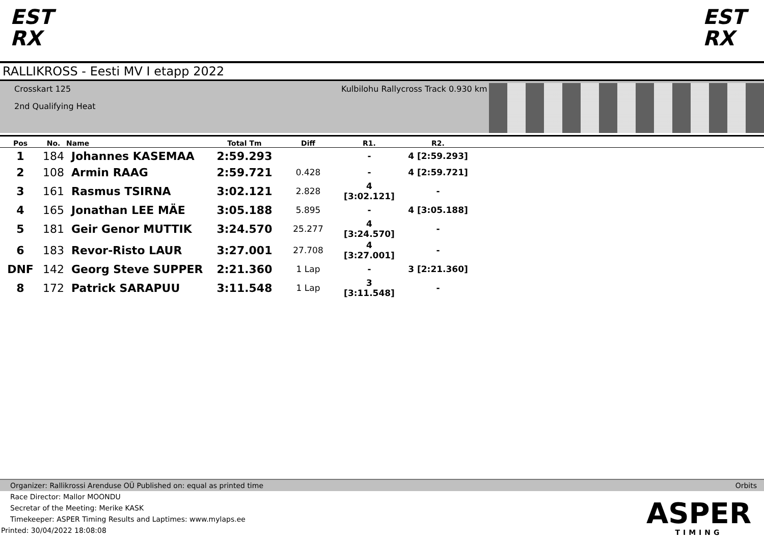EST
RX
EST
RX
RALLIKROSS - Eesti MV I etapp 2022
Crosskart 125
2nd Qualifying Heat
Kulbilohu Rallycross Track 0.930 km
| Pos | No. | Name | Total Tm | Diff | R1. | R2. | |
| --- | --- | --- | --- | --- | --- | --- | --- |
| 1 | 184 | Johannes KASEMAA | 2:59.293 | | - | 4 [2:59.293] | |
| 2 | 108 | Armin RAAG | 2:59.721 | 0.428 | - | 4 [2:59.721] | |
| 3 | 161 | Rasmus TSIRNA | 3:02.121 | 2.828 | 4 [3:02.121] | - | |
| 4 | 165 | Jonathan LEE MÄE | 3:05.188 | 5.895 | - | 4 [3:05.188] | |
| 5 | 181 | Geir Genor MUTTIK | 3:24.570 | 25.277 | 4 [3:24.570] | - | |
| 6 | 183 | Revor-Risto LAUR | 3:27.001 | 27.708 | 4 [3:27.001] | - | |
| DNF | 142 | Georg Steve SUPPER | 2:21.360 | 1 Lap | - | 3 [2:21.360] | |
| 8 | 172 | Patrick SARAPUU | 3:11.548 | 1 Lap | 3 [3:11.548] | - | |
Organizer: Rallikrossi Arenduse OÜ Published on: equal as printed time Orbits
Race Director: Mallor MOONDU
Secretar of the Meeting: Merike KASK
Timekeeper: ASPER Timing Results and Laptimes: www.mylaps.ee
Printed: 30/04/2022 18:08:08
ASPER
TIMING